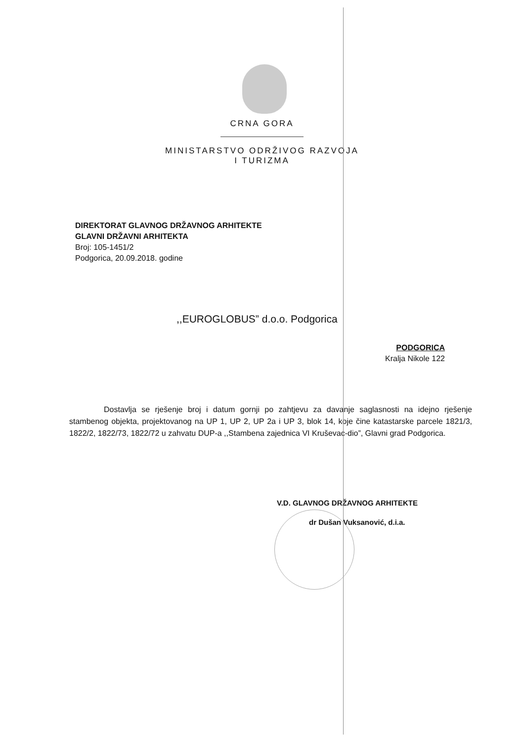CRNA GORA
MINISTARSTVO ODRŽIVOG RAZVOJA
I TURIZMA
DIREKTORAT GLAVNOG DRŽAVNOG ARHITEKTE
GLAVNI DRŽAVNI ARHITEKTA
Broj: 105-1451/2
Podgorica, 20.09.2018. godine
,,EUROGLOBUS” d.o.o. Podgorica
PODGORICA
Kralja Nikole 122
Dostavlja se rješenje broj i datum gornji po zahtjevu za davanje saglasnosti na idejno rješenje stambenog objekta, projektovanog na UP 1, UP 2, UP 2a i UP 3, blok 14, koje čine katastarske parcele 1821/3, 1822/2, 1822/73, 1822/72 u zahvatu DUP-a ,,Stambena zajednica VI Kruševac-dio”, Glavni grad Podgorica.
V.D. GLAVNOG DRŽAVNOG ARHITEKTE
dr Dušan Vuksanović, d.i.a.